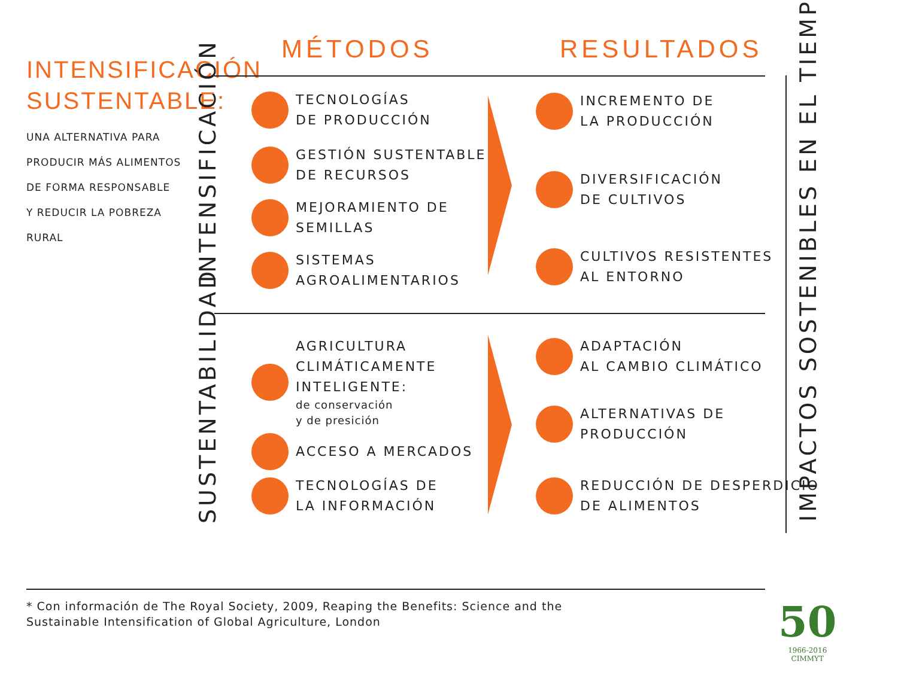INTENSIFICACIÓN SUSTENTABLE:
UNA ALTERNATIVA PARA
PRODUCIR MÁS ALIMENTOS
DE FORMA RESPONSABLE
Y REDUCIR LA POBREZA RURAL
MÉTODOS RESULTADOS
INTENSIFICACIÓN
SUSTENTABILIDAD IMPACTOS SOSTENIBLES EN EL TIEMPO
TECNOLOGÍAS
DE PRODUCCIÓN
GESTIÓN SUSTENTABLE
DE RECURSOS
MEJORAMIENTO DE
SEMILLAS
SISTEMAS
AGROALIMENTARIOS
AGRICULTURA
CLIMÁTICAMENTE
INTELIGENTE:
de conservación
y de presición
ACCESO A MERCADOS
TECNOLOGÍAS DE
LA INFORMACIÓN
INCREMENTO DE
LA PRODUCCIÓN
DIVERSIFICACIÓN
DE CULTIVOS
CULTIVOS RESISTENTES
AL ENTORNO
ADAPTACIÓN
AL CAMBIO CLIMÁTICO
ALTERNATIVAS DE
PRODUCCIÓN
REDUCCIÓN DE DESPERDICIO
DE ALIMENTOS
* Con información de The Royal Society, 2009, Reaping the Benefits: Science and the
Sustainable Intensification of Global Agriculture, London
50
1966-2016
CIMMYT